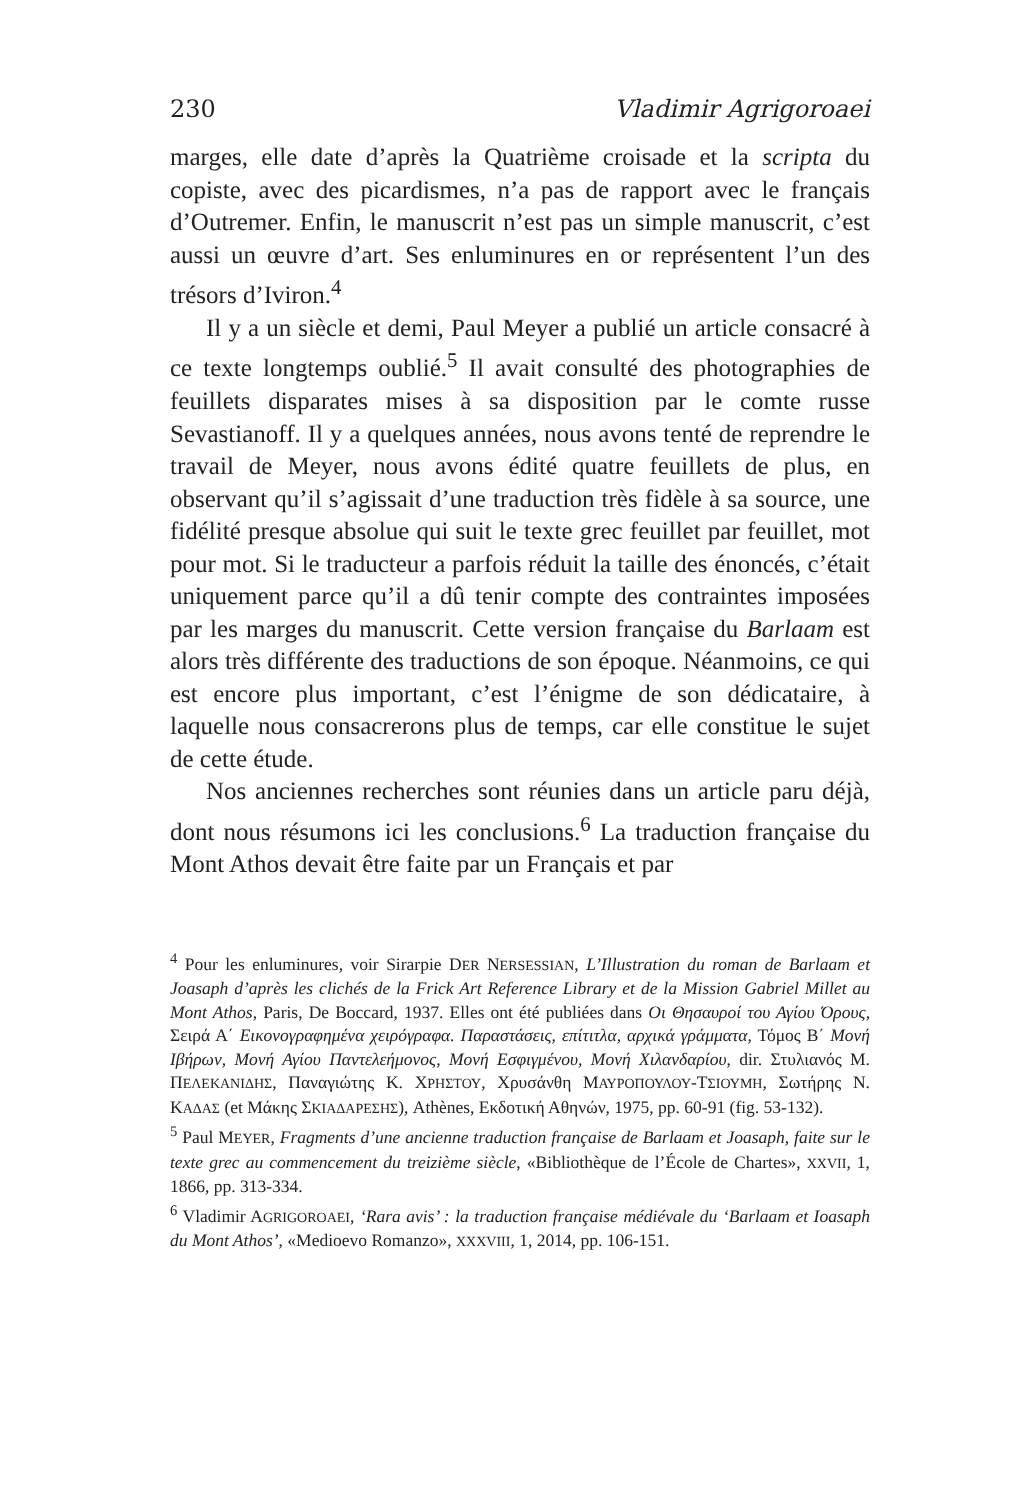230 Vladimir Agrigoroaei
marges, elle date d’après la Quatrième croisade et la scripta du copiste, avec des picardismes, n’a pas de rapport avec le français d’Outremer. Enfin, le manuscrit n’est pas un simple manuscrit, c’est aussi un œuvre d’art. Ses enluminures en or représentent l’un des trésors d’Iviron.<sup>4</sup>
Il y a un siècle et demi, Paul Meyer a publié un article consacré à ce texte longtemps oublié.<sup>5</sup> Il avait consulté des photographies de feuillets disparates mises à sa disposition par le comte russe Sevastianoff. Il y a quelques années, nous avons tenté de reprendre le travail de Meyer, nous avons édité quatre feuillets de plus, en observant qu’il s’agissait d’une traduction très fidèle à sa source, une fidélité presque absolue qui suit le texte grec feuillet par feuillet, mot pour mot. Si le traducteur a parfois réduit la taille des énoncés, c’était uniquement parce qu’il a dû tenir compte des contraintes imposées par les marges du manuscrit. Cette version française du Barlaam est alors très différente des traductions de son époque. Néanmoins, ce qui est encore plus important, c’est l’énigme de son dédicataire, à laquelle nous consacrerons plus de temps, car elle constitue le sujet de cette étude.
Nos anciennes recherches sont réunies dans un article paru déjà, dont nous résumons ici les conclusions.<sup>6</sup> La traduction française du Mont Athos devait être faite par un Français et par
<sup>4</sup> Pour les enluminures, voir Sirarpie DER NERSESSIAN, L’Illustration du roman de Barlaam et Joasaph d’après les clichés de la Frick Art Reference Library et de la Mission Gabriel Millet au Mont Athos, Paris, De Boccard, 1937. Elles ont été publiées dans Οι Θησαυροί του Αγίου Όρους, Σειρά Α΄ Εικονογραφημένα χειρόγραφα. Παραστάσεις, επίτιτλα, αρχικά γράμματα, Τόμος Β΄ Μονή Ιβήρων, Μονή Αγίου Παντελεήμονος, Μονή Εσφιγμένου, Μονή Χιλανδαρίου, dir. Στυλιανός Μ. ΠΕΛΕΚΑΝΙΔΗΣ, Παναγιώτης Κ. ΧΡΗΣΤΟΥ, Χρυσάνθη ΜΑΥΡΟΠΟΥΛΟΥ-ΤΣΙΟΥΜΗ, Σωτήρης Ν. ΚΑΔΑΣ (et Μάκης ΣΚΙΑΔΑΡΕΣΗΣ), Athènes, Εκδοτική Αθηνών, 1975, pp. 60-91 (fig. 53-132).
<sup>5</sup> Paul MEYER, Fragments d’une ancienne traduction française de Barlaam et Joasaph, faite sur le texte grec au commencement du treizième siècle, «Bibliothèque de l’École de Chartes», XXVII, 1, 1866, pp. 313-334.
<sup>6</sup> Vladimir AGRIGOROAEI, ‘Rara avis’ : la traduction française médiévale du ‘Barlaam et Ioasaph du Mont Athos’, «Medioevo Romanzo», XXXVIII, 1, 2014, pp. 106-151.